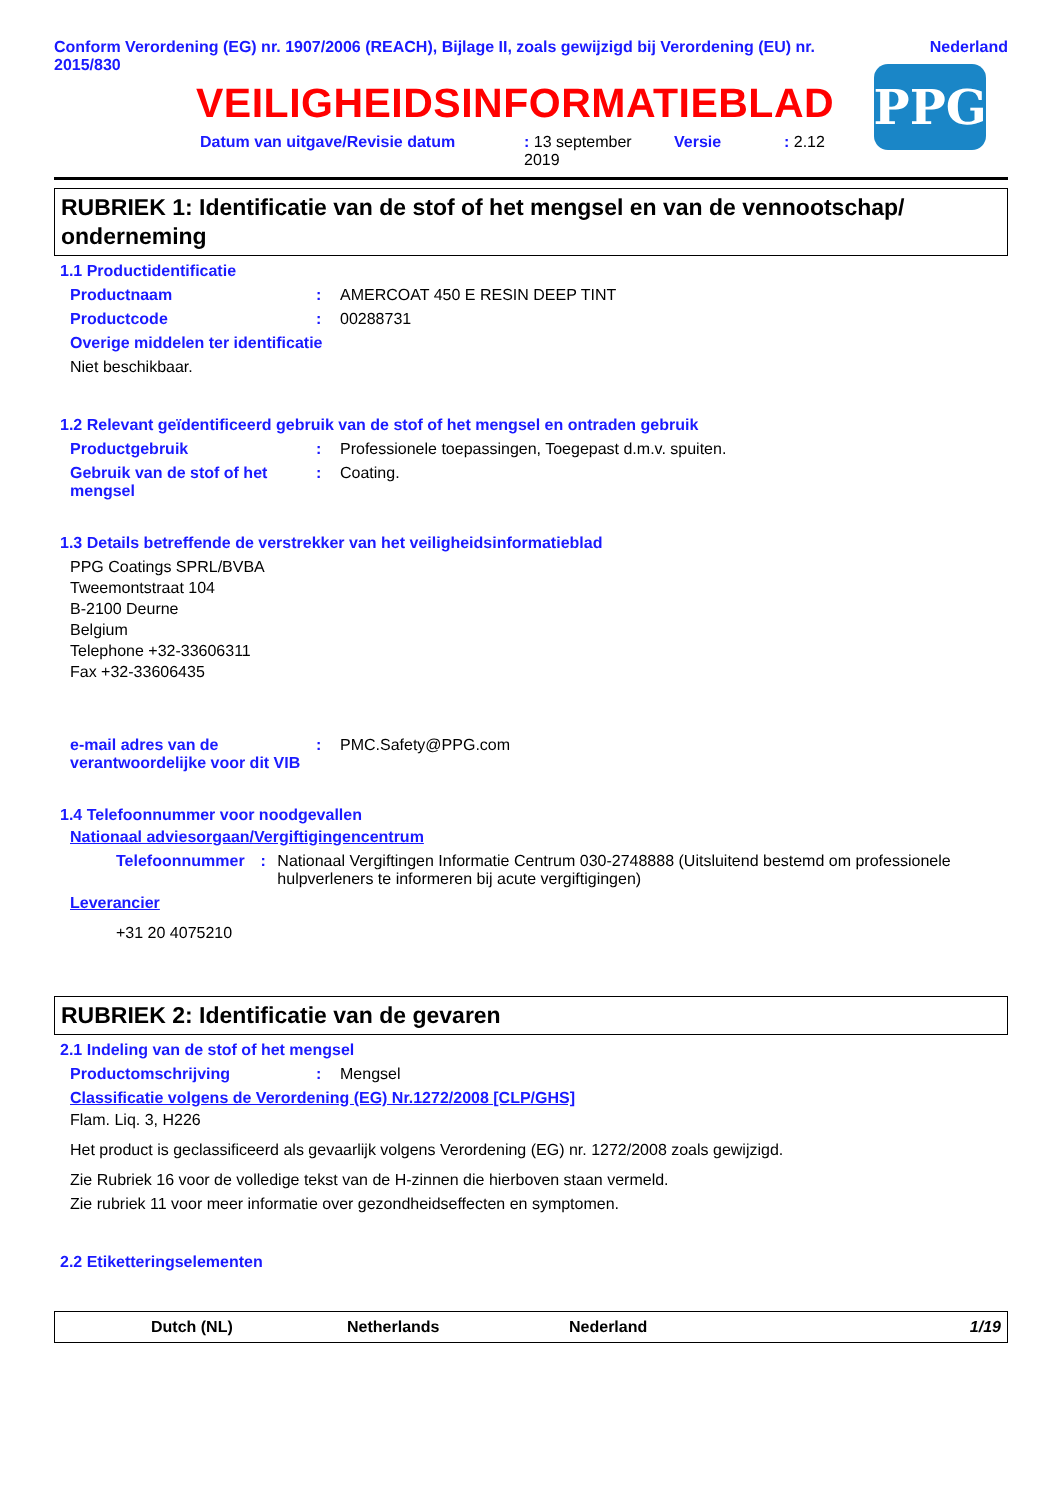Conform Verordening (EG) nr. 1907/2006 (REACH), Bijlage II, zoals gewijzigd bij Verordening (EU) nr. 2015/830
Nederland
VEILIGHEIDSINFORMATIEBLAD
Datum van uitgave/Revisie datum: 13 september 2019 Versie: 2.12
PPG
RUBRIEK 1: Identificatie van de stof of het mengsel en van de vennootschap/ onderneming
1.1 Productidentificatie
Productnaam: AMERCOAT 450 E RESIN DEEP TINT
Productcode: 00288731
Overige middelen ter identificatie
Niet beschikbaar.
1.2 Relevant geïdentificeerd gebruik van de stof of het mengsel en ontraden gebruik
Productgebruik: Professionele toepassingen, Toegepast d.m.v. spuiten.
Gebruik van de stof of het mengsel: Coating.
1.3 Details betreffende de verstrekker van het veiligheidsinformatieblad
PPG Coatings SPRL/BVBA
Tweemontstraat 104
B-2100 Deurne
Belgium
Telephone +32-33606311
Fax +32-33606435
e-mail adres van de verantwoordelijke voor dit VIB: PMC.Safety@PPG.com
1.4 Telefoonnummer voor noodgevallen
Nationaal adviesorgaan/Vergiftigingencentrum
Telefoonnummer: Nationaal Vergiftingen Informatie Centrum 030-2748888 (Uitsluitend bestemd om professionele hulpverleners te informeren bij acute vergiftigingen)
Leverancier
+31 20 4075210
RUBRIEK 2: Identificatie van de gevaren
2.1 Indeling van de stof of het mengsel
Productomschrijving: Mengsel
Classificatie volgens de Verordening (EG) Nr.1272/2008 [CLP/GHS]
Flam. Liq. 3, H226
Het product is geclassificeerd als gevaarlijk volgens Verordening (EG) nr. 1272/2008 zoals gewijzigd.
Zie Rubriek 16 voor de volledige tekst van de H-zinnen die hierboven staan vermeld.
Zie rubriek 11 voor meer informatie over gezondheidseffecten en symptomen.
2.2 Etiketteringselementen
Dutch (NL) Netherlands Nederland 1/19